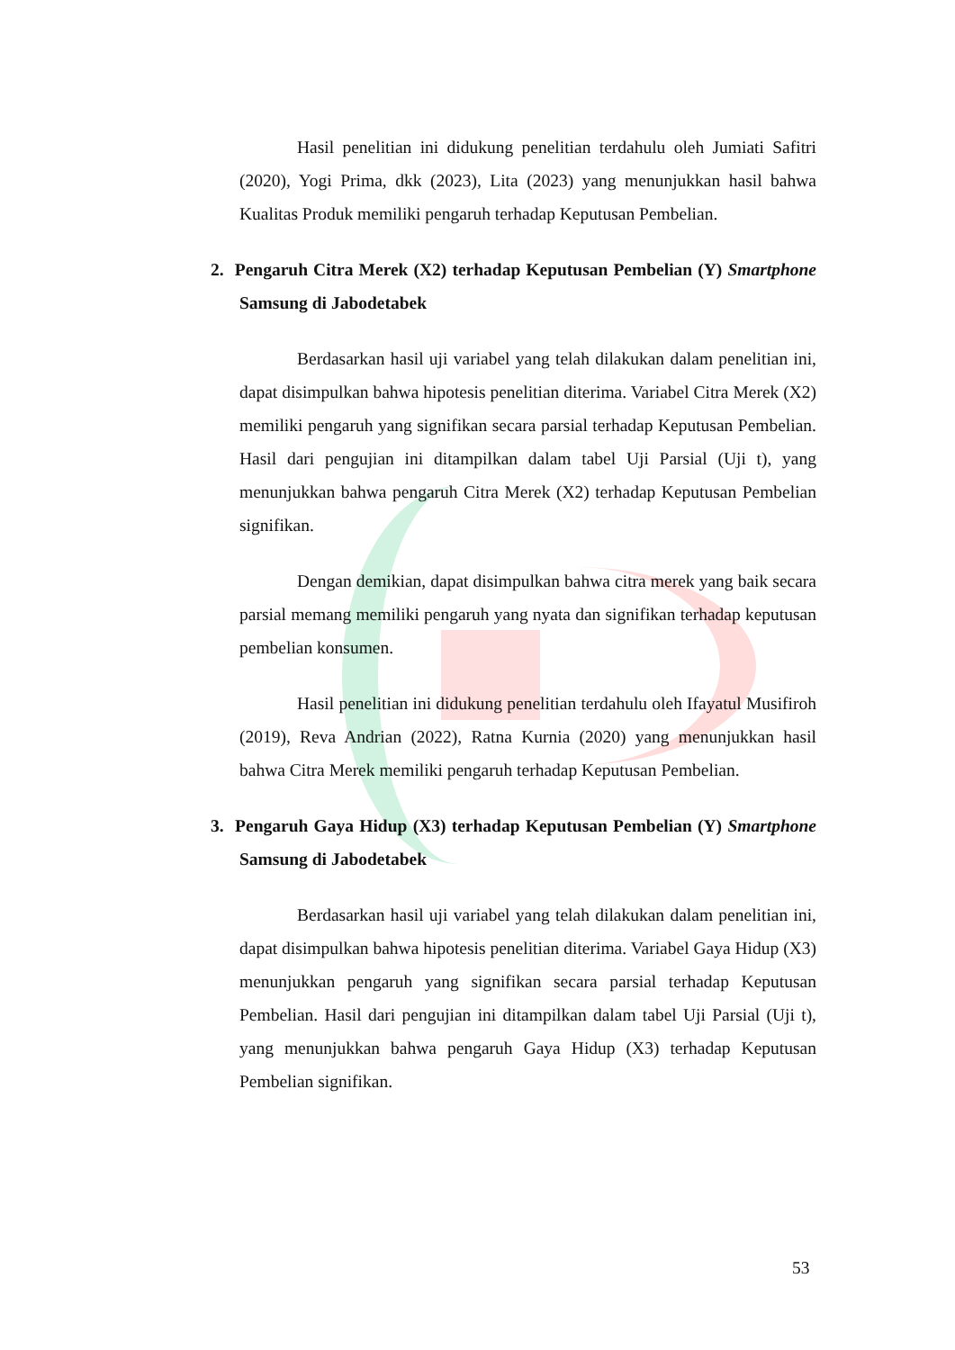Hasil penelitian ini didukung penelitian terdahulu oleh Jumiati Safitri (2020), Yogi Prima, dkk (2023), Lita (2023) yang menunjukkan hasil bahwa Kualitas Produk memiliki pengaruh terhadap Keputusan Pembelian.
2. Pengaruh Citra Merek (X2) terhadap Keputusan Pembelian (Y) Smartphone Samsung di Jabodetabek
Berdasarkan hasil uji variabel yang telah dilakukan dalam penelitian ini, dapat disimpulkan bahwa hipotesis penelitian diterima. Variabel Citra Merek (X2) memiliki pengaruh yang signifikan secara parsial terhadap Keputusan Pembelian. Hasil dari pengujian ini ditampilkan dalam tabel Uji Parsial (Uji t), yang menunjukkan bahwa pengaruh Citra Merek (X2) terhadap Keputusan Pembelian signifikan.
Dengan demikian, dapat disimpulkan bahwa citra merek yang baik secara parsial memang memiliki pengaruh yang nyata dan signifikan terhadap keputusan pembelian konsumen.
Hasil penelitian ini didukung penelitian terdahulu oleh Ifayatul Musifiroh (2019), Reva Andrian (2022), Ratna Kurnia (2020) yang menunjukkan hasil bahwa Citra Merek memiliki pengaruh terhadap Keputusan Pembelian.
3. Pengaruh Gaya Hidup (X3) terhadap Keputusan Pembelian (Y) Smartphone Samsung di Jabodetabek
Berdasarkan hasil uji variabel yang telah dilakukan dalam penelitian ini, dapat disimpulkan bahwa hipotesis penelitian diterima. Variabel Gaya Hidup (X3) menunjukkan pengaruh yang signifikan secara parsial terhadap Keputusan Pembelian. Hasil dari pengujian ini ditampilkan dalam tabel Uji Parsial (Uji t), yang menunjukkan bahwa pengaruh Gaya Hidup (X3) terhadap Keputusan Pembelian signifikan.
53